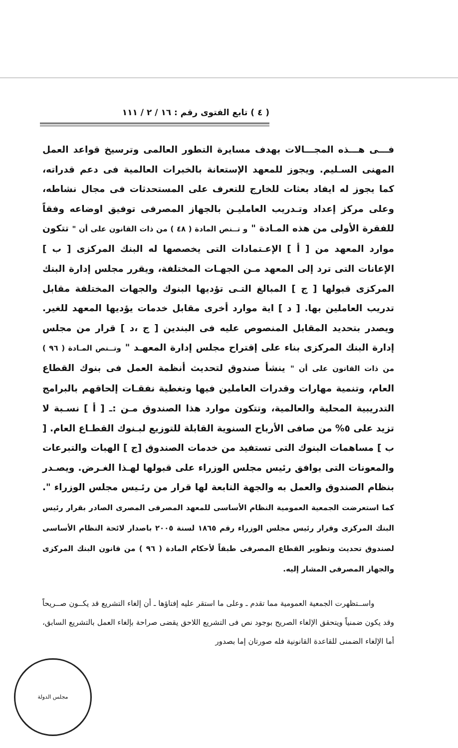( ٤ ) تابع الفتوى رقم : ١٦ / ٢ / ١١١
فـــى هـــذه المجـــالات بهدف مسايرة التطور العالمى وترسيخ قواعد العمل المهنى السـليم. ويجوز للمعهد الإستعانة بالخبرات العالمية فى دعم قدراته، كما يجوز له ايفاد بعثات للخارج للتعرف على المستحدثات فى مجال نشاطه، وعلى مركز إعداد وتـدريب العامليـن بالجهاز المصرفى توفيق اوضاعه وفقاً للفقرة الأولى من هذه المـادة " و تــنص المادة ( ٤٨ ) من ذات القانون على أن " تتكون موارد المعهد من [ أ ] الإعـتمادات التى يخصصها له البنك المركزى [ ب ] الإعانات التى ترد إلى المعهد مـن الجهـات المختلفة، ويقرر مجلس إدارة البنك المركزى قبولها [ ج ] المبالغ التـى تؤديها البنوك والجهات المختلفة مقابل تدريب العاملين بها. [ د ] اية موارد أخرى مقابل خدمات يؤديها المعهد للغير. ويصدر بتحديد المقابل المنصوص عليه فى البندين [ ج ،د ] قرار من مجلس إدارة البنك المركزى بناء على إقتراح مجلس إدارة المعهـد " وتــنص المـادة ( ٩٦ ) من ذات القانون على أن " ينشأ صندوق لتحديث أنظمة العمل فى بنوك القطاع العام، وتنمية مهارات وقدرات العاملين فيها وتغطية نفقـات إلحاقهم بالبرامج التدريبية المحلية والعالمية، وتتكون موارد هذا الصندوق مـن :ـ [ أ ] نسـبة لا تزيد على ٥% من صافى الأرباح السنوية القابلة للتوزيع لبـنوك القطـاع العام. [ ب ] مساهمات البنوك التى تستفيد من خدمات الصندوق [ج ] الهبات والتبرعات والمعونات التى يوافق رئيس مجلس الوزراء على قبولها لهـذا الغـرض. ويصـدر بنظام الصندوق والعمل به والجهة التابعة لها قرار من رئـيس مجلس الوزراء ". كما استعرضت الجمعية العمومية النظام الأساسى للمعهد المصرفى المصرى الصادر بقرار رئيس البنك المركزى وقرار رئيس مجلس الوزراء رقم ١٨٦٥ لسنة ٢٠٠٥ باصدار لائحة النظام الأساسى لصندوق تحديث وتطوير القطاع المصرفى طبقاً لأحكام المادة ( ٩٦ ) من قانون البنك المركزى والجهاز المصرفى المشار إليه.
واســتظهرت الجمعية العمومية مما تقدم ـ وعلى ما استقر عليه إفتاؤها ـ أن إلغاء التشريع قد يكــون صــريحاً وقد يكون ضمنياً ويتحقق الإلغاء الصريح بوجود نص فى التشريع اللاحق يقضى صراحة بإلغاء العمل بالتشريع السابق، أما الإلغاء الضمنى للقاعدة القانونية فله صورتان إما بصدور
مجلس الدولة